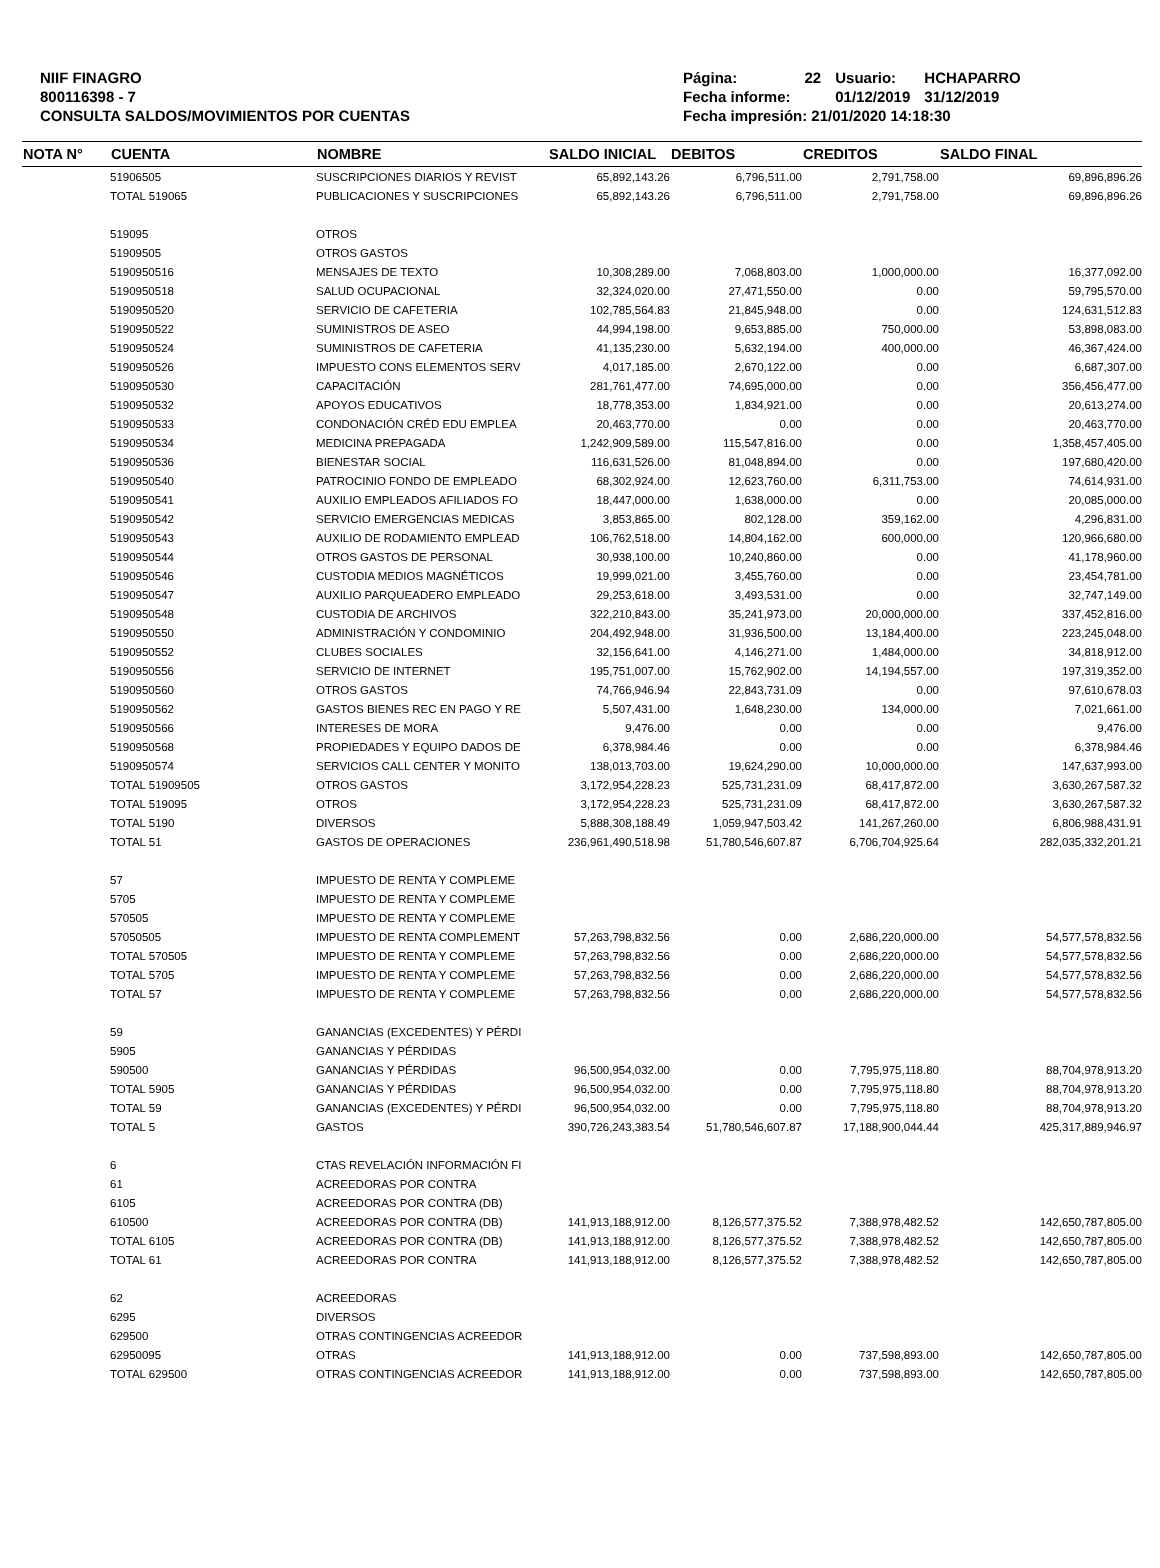NIIF FINAGRO
800116398 - 7
CONSULTA SALDOS/MOVIMIENTOS POR CUENTAS
| Página: | 22 | Usuario: | HCHAPARRO |
| Fecha informe: | | 01/12/2019 | 31/12/2019 |
| Fecha impresión: 21/01/2020 14:18:30 | | | |
| NOTA N° | CUENTA | NOMBRE | SALDO INICIAL | DEBITOS | CREDITOS | SALDO FINAL |
| --- | --- | --- | --- | --- | --- | --- |
| | 51906505 | SUSCRIPCIONES DIARIOS Y REVIST | 65,892,143.26 | 6,796,511.00 | 2,791,758.00 | 69,896,896.26 |
| | TOTAL 519065 | PUBLICACIONES Y SUSCRIPCIONES | 65,892,143.26 | 6,796,511.00 | 2,791,758.00 | 69,896,896.26 |
| | 519095 | OTROS | | | | |
| | 51909505 | OTROS GASTOS | | | | |
| | 5190950516 | MENSAJES DE TEXTO | 10,308,289.00 | 7,068,803.00 | 1,000,000.00 | 16,377,092.00 |
| | 5190950518 | SALUD OCUPACIONAL | 32,324,020.00 | 27,471,550.00 | 0.00 | 59,795,570.00 |
| | 5190950520 | SERVICIO DE CAFETERIA | 102,785,564.83 | 21,845,948.00 | 0.00 | 124,631,512.83 |
| | 5190950522 | SUMINISTROS DE ASEO | 44,994,198.00 | 9,653,885.00 | 750,000.00 | 53,898,083.00 |
| | 5190950524 | SUMINISTROS DE CAFETERIA | 41,135,230.00 | 5,632,194.00 | 400,000.00 | 46,367,424.00 |
| | 5190950526 | IMPUESTO CONS ELEMENTOS SERV | 4,017,185.00 | 2,670,122.00 | 0.00 | 6,687,307.00 |
| | 5190950530 | CAPACITACIÓN | 281,761,477.00 | 74,695,000.00 | 0.00 | 356,456,477.00 |
| | 5190950532 | APOYOS EDUCATIVOS | 18,778,353.00 | 1,834,921.00 | 0.00 | 20,613,274.00 |
| | 5190950533 | CONDONACIÓN CRÉD EDU EMPLEA | 20,463,770.00 | 0.00 | 0.00 | 20,463,770.00 |
| | 5190950534 | MEDICINA PREPAGADA | 1,242,909,589.00 | 115,547,816.00 | 0.00 | 1,358,457,405.00 |
| | 5190950536 | BIENESTAR SOCIAL | 116,631,526.00 | 81,048,894.00 | 0.00 | 197,680,420.00 |
| | 5190950540 | PATROCINIO FONDO DE EMPLEADO | 68,302,924.00 | 12,623,760.00 | 6,311,753.00 | 74,614,931.00 |
| | 5190950541 | AUXILIO EMPLEADOS AFILIADOS FO | 18,447,000.00 | 1,638,000.00 | 0.00 | 20,085,000.00 |
| | 5190950542 | SERVICIO EMERGENCIAS MEDICAS | 3,853,865.00 | 802,128.00 | 359,162.00 | 4,296,831.00 |
| | 5190950543 | AUXILIO DE RODAMIENTO EMPLEAD | 106,762,518.00 | 14,804,162.00 | 600,000.00 | 120,966,680.00 |
| | 5190950544 | OTROS GASTOS DE PERSONAL | 30,938,100.00 | 10,240,860.00 | 0.00 | 41,178,960.00 |
| | 5190950546 | CUSTODIA MEDIOS MAGNÉTICOS | 19,999,021.00 | 3,455,760.00 | 0.00 | 23,454,781.00 |
| | 5190950547 | AUXILIO PARQUEADERO EMPLEADO | 29,253,618.00 | 3,493,531.00 | 0.00 | 32,747,149.00 |
| | 5190950548 | CUSTODIA DE ARCHIVOS | 322,210,843.00 | 35,241,973.00 | 20,000,000.00 | 337,452,816.00 |
| | 5190950550 | ADMINISTRACIÓN Y CONDOMINIO | 204,492,948.00 | 31,936,500.00 | 13,184,400.00 | 223,245,048.00 |
| | 5190950552 | CLUBES SOCIALES | 32,156,641.00 | 4,146,271.00 | 1,484,000.00 | 34,818,912.00 |
| | 5190950556 | SERVICIO DE INTERNET | 195,751,007.00 | 15,762,902.00 | 14,194,557.00 | 197,319,352.00 |
| | 5190950560 | OTROS GASTOS | 74,766,946.94 | 22,843,731.09 | 0.00 | 97,610,678.03 |
| | 5190950562 | GASTOS BIENES REC EN PAGO Y RE | 5,507,431.00 | 1,648,230.00 | 134,000.00 | 7,021,661.00 |
| | 5190950566 | INTERESES DE MORA | 9,476.00 | 0.00 | 0.00 | 9,476.00 |
| | 5190950568 | PROPIEDADES Y EQUIPO DADOS DE | 6,378,984.46 | 0.00 | 0.00 | 6,378,984.46 |
| | 5190950574 | SERVICIOS CALL CENTER Y MONITO | 138,013,703.00 | 19,624,290.00 | 10,000,000.00 | 147,637,993.00 |
| | TOTAL 51909505 | OTROS GASTOS | 3,172,954,228.23 | 525,731,231.09 | 68,417,872.00 | 3,630,267,587.32 |
| | TOTAL 519095 | OTROS | 3,172,954,228.23 | 525,731,231.09 | 68,417,872.00 | 3,630,267,587.32 |
| | TOTAL 5190 | DIVERSOS | 5,888,308,188.49 | 1,059,947,503.42 | 141,267,260.00 | 6,806,988,431.91 |
| | TOTAL 51 | GASTOS DE OPERACIONES | 236,961,490,518.98 | 51,780,546,607.87 | 6,706,704,925.64 | 282,035,332,201.21 |
| | 57 | IMPUESTO DE RENTA Y COMPLEME | | | | |
| | 5705 | IMPUESTO DE RENTA Y COMPLEME | | | | |
| | 570505 | IMPUESTO DE RENTA Y COMPLEME | | | | |
| | 57050505 | IMPUESTO DE RENTA COMPLEMENT | 57,263,798,832.56 | 0.00 | 2,686,220,000.00 | 54,577,578,832.56 |
| | TOTAL 570505 | IMPUESTO DE RENTA Y COMPLEME | 57,263,798,832.56 | 0.00 | 2,686,220,000.00 | 54,577,578,832.56 |
| | TOTAL 5705 | IMPUESTO DE RENTA Y COMPLEME | 57,263,798,832.56 | 0.00 | 2,686,220,000.00 | 54,577,578,832.56 |
| | TOTAL 57 | IMPUESTO DE RENTA Y COMPLEME | 57,263,798,832.56 | 0.00 | 2,686,220,000.00 | 54,577,578,832.56 |
| | 59 | GANANCIAS (EXCEDENTES) Y PÉRDI | | | | |
| | 5905 | GANANCIAS Y PÉRDIDAS | | | | |
| | 590500 | GANANCIAS Y PÉRDIDAS | 96,500,954,032.00 | 0.00 | 7,795,975,118.80 | 88,704,978,913.20 |
| | TOTAL 5905 | GANANCIAS Y PÉRDIDAS | 96,500,954,032.00 | 0.00 | 7,795,975,118.80 | 88,704,978,913.20 |
| | TOTAL 59 | GANANCIAS (EXCEDENTES) Y PÉRDI | 96,500,954,032.00 | 0.00 | 7,795,975,118.80 | 88,704,978,913.20 |
| | TOTAL 5 | GASTOS | 390,726,243,383.54 | 51,780,546,607.87 | 17,188,900,044.44 | 425,317,889,946.97 |
| | 6 | CTAS REVELACIÓN INFORMACIÓN FI | | | | |
| | 61 | ACREEDORAS POR CONTRA | | | | |
| | 6105 | ACREEDORAS POR CONTRA (DB) | | | | |
| | 610500 | ACREEDORAS POR CONTRA (DB) | 141,913,188,912.00 | 8,126,577,375.52 | 7,388,978,482.52 | 142,650,787,805.00 |
| | TOTAL 6105 | ACREEDORAS POR CONTRA (DB) | 141,913,188,912.00 | 8,126,577,375.52 | 7,388,978,482.52 | 142,650,787,805.00 |
| | TOTAL 61 | ACREEDORAS POR CONTRA | 141,913,188,912.00 | 8,126,577,375.52 | 7,388,978,482.52 | 142,650,787,805.00 |
| | 62 | ACREEDORAS | | | | |
| | 6295 | DIVERSOS | | | | |
| | 629500 | OTRAS CONTINGENCIAS ACREEDOR | | | | |
| | 62950095 | OTRAS | 141,913,188,912.00 | 0.00 | 737,598,893.00 | 142,650,787,805.00 |
| | TOTAL 629500 | OTRAS CONTINGENCIAS ACREEDOR | 141,913,188,912.00 | 0.00 | 737,598,893.00 | 142,650,787,805.00 |